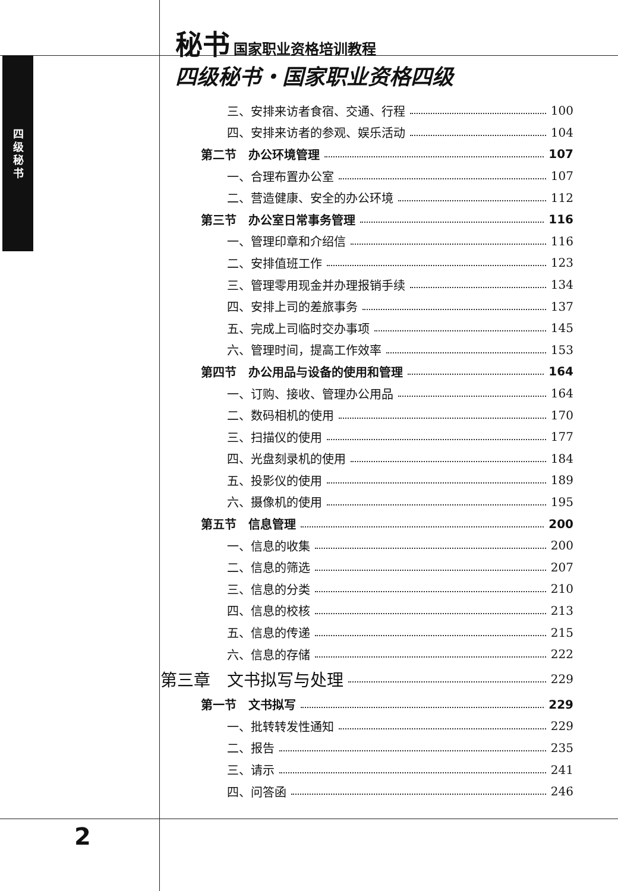四级秘书
秘书 国家职业资格培训教程
四级秘书・国家职业资格四级
三、安排来访者食宿、交通、行程 100
四、安排来访者的参观、娱乐活动 104
第二节　办公环境管理 107
一、合理布置办公室 107
二、营造健康、安全的办公环境 112
第三节　办公室日常事务管理 116
一、管理印章和介绍信 116
二、安排值班工作 123
三、管理零用现金并办理报销手续 134
四、安排上司的差旅事务 137
五、完成上司临时交办事项 145
六、管理时间，提高工作效率 153
第四节　办公用品与设备的使用和管理 164
一、订购、接收、管理办公用品 164
二、数码相机的使用 170
三、扫描仪的使用 177
四、光盘刻录机的使用 184
五、投影仪的使用 189
六、摄像机的使用 195
第五节　信息管理 200
一、信息的收集 200
二、信息的筛选 207
三、信息的分类 210
四、信息的校核 213
五、信息的传递 215
六、信息的存储 222
第三章　文书拟写与处理 229
第一节　文书拟写 229
一、批转转发性通知 229
二、报告 235
三、请示 241
四、问答函 246
2